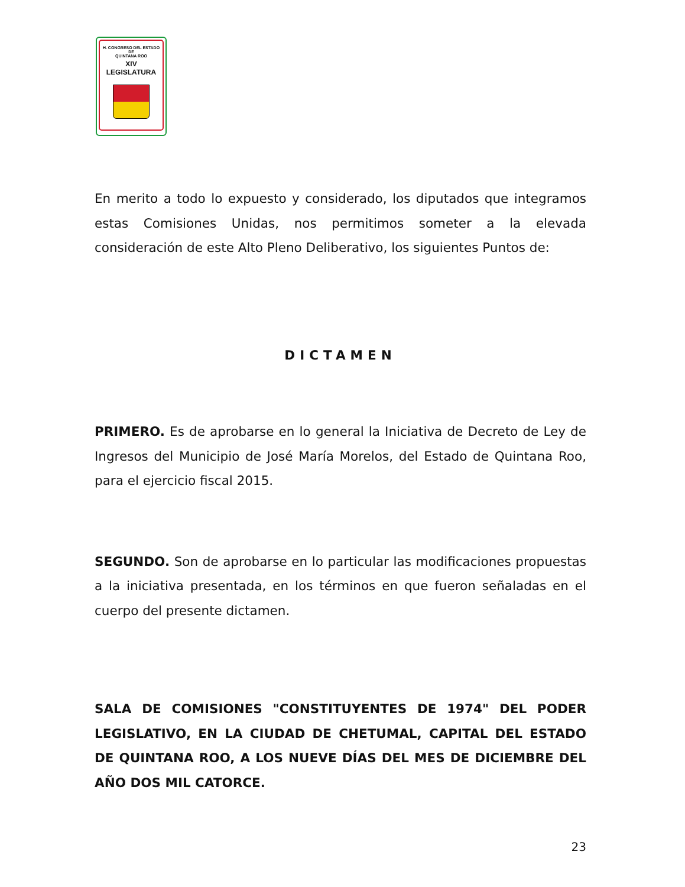H. CONGRESO DEL ESTADO
DE
QUINTANA ROO
XIV LEGISLATURA
En merito a todo lo expuesto y considerado, los diputados que integramos estas Comisiones Unidas, nos permitimos someter a la elevada consideración de este Alto Pleno Deliberativo, los siguientes Puntos de:
DICTAMEN
PRIMERO. Es de aprobarse en lo general la Iniciativa de Decreto de Ley de Ingresos del Municipio de José María Morelos, del Estado de Quintana Roo, para el ejercicio fiscal 2015.
SEGUNDO. Son de aprobarse en lo particular las modificaciones propuestas a la iniciativa presentada, en los términos en que fueron señaladas en el cuerpo del presente dictamen.
SALA DE COMISIONES "CONSTITUYENTES DE 1974" DEL PODER LEGISLATIVO, EN LA CIUDAD DE CHETUMAL, CAPITAL DEL ESTADO DE QUINTANA ROO, A LOS NUEVE DÍAS DEL MES DE DICIEMBRE DEL AÑO DOS MIL CATORCE.
23